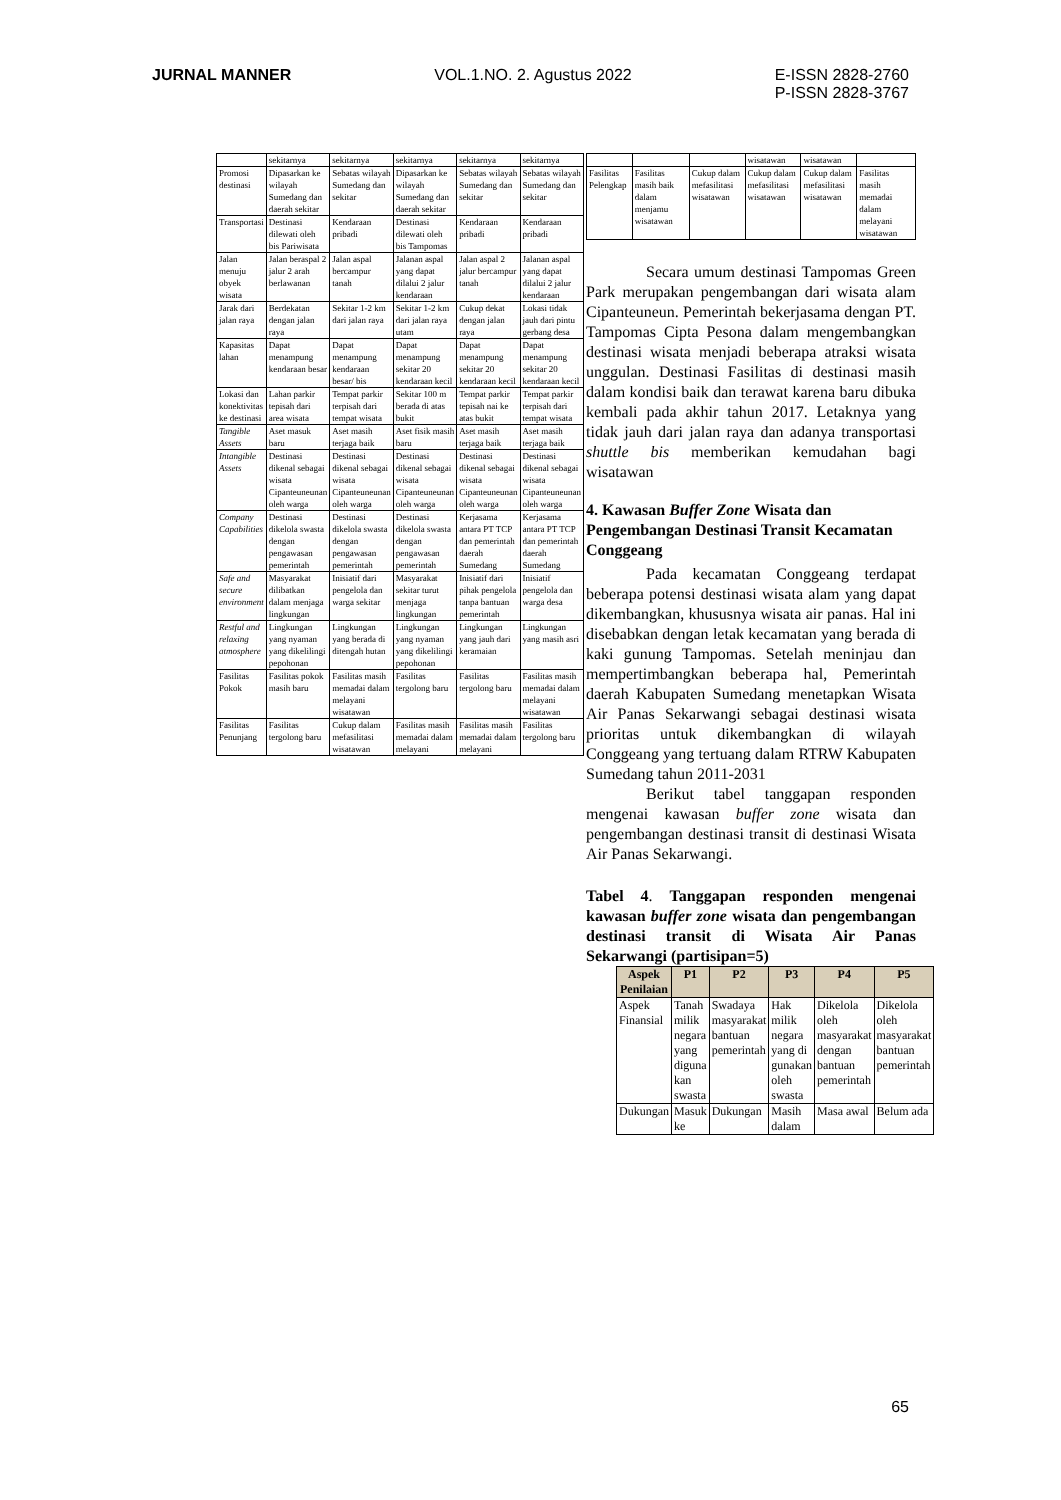JURNAL MANNER VOL.1.NO. 2. Agustus 2022 E-ISSN 2828-2760
P-ISSN 2828-3767
| | sekitarnya | sekitarnya | sekitarnya | sekitarnya | sekitarnya |
| Promosi destinasi | Dipasarkan ke wilayah Sumedang dan daerah sekitar | Sebatas wilayah Sumedang dan sekitar | Dipasarkan ke wilayah Sumedang dan daerah sekitar | Sebatas wilayah Sumedang dan sekitar | Sebatas wilayah Sumedang dan sekitar |
| Transportasi | Destinasi dilewati oleh bis Pariwisata | Kendaraan pribadi | Destinasi dilewati oleh bis Tampomas | Kendaraan pribadi | Kendaraan pribadi |
| Jalan menuju obyek wisata | Jalan beraspal 2 jalur 2 arah berlawanan | Jalan aspal bercampur tanah | Jalanan aspal yang dapat dilalui 2 jalur kendaraan | Jalan aspal 2 jalur bercampur tanah | Jalanan aspal yang dapat dilalui 2 jalur kendaraan |
| Jarak dari jalan raya | Berdekatan dengan jalan raya | Sekitar 1-2 km dari jalan raya | Sekitar 1-2 km dari jalan raya utam | Cukup dekat dengan jalan raya | Lokasi tidak jauh dari pintu gerbang desa |
| Kapasitas lahan | Dapat menampung kendaraan besar | Dapat menampung kendaraan besar/ bis | Dapat menampung sekitar 20 kendaraan kecil | Dapat menampung sekitar 20 kendaraan kecil | Dapat menampung sekitar 20 kendaraan kecil |
| Lokasi dan konektivitas ke destinasi | Lahan parkir tepisah dari area wisata | Tempat parkir terpisah dari tempat wisata | Sekitar 100 m berada di atas bukit | Tempat parkir tepisah nai ke atas bukit | Tempat parkir terpisah dari tempat wisata |
| Tangible Assets | Aset masuk baru | Aset masih terjaga baik | Aset fisik masih baru | Aset masih terjaga baik | Aset masih terjaga baik |
| Intangible Assets | Destinasi dikenal sebagai wisata Cipanteuneunan oleh warga | Destinasi dikenal sebagai wisata Cipanteuneunan oleh warga | Destinasi dikenal sebagai wisata Cipanteuneunan oleh warga | Destinasi dikenal sebagai wisata Cipanteuneunan oleh warga | Destinasi dikenal sebagai wisata Cipanteuneunan oleh warga |
| Company Capabilities | Destinasi dikelola swasta dengan pengawasan pemerintah | Destinasi dikelola swasta dengan pengawasan pemerintah | Destinasi dikelola swasta dengan pengawasan pemerintah | Kerjasama antara PT TCP dan pemerintah daerah Sumedang | Kerjasama antara PT TCP dan pemerintah daerah Sumedang |
| Safe and secure environment | Masyarakat dilibatkan dalam menjaga lingkungan | Inisiatif dari pengelola dan warga sekitar | Masyarakat sekitar turut menjaga lingkungan | Inisiatif dari pihak pengelola tanpa bantuan pemerintah | Inisiatif pengelola dan warga desa |
| Restful and relaxing atmosphere | Lingkungan yang nyaman yang dikelilingi pepohonan | Lingkungan yang berada di ditengah hutan | Lingkungan yang nyaman yang dikelilingi pepohonan | Lingkungan yang jauh dari keramaian | Lingkungan yang masih asri |
| Fasilitas Pokok | Fasilitas pokok masih baru | Fasilitas masih memadai dalam melayani wisatawan | Fasilitas tergolong baru | Fasilitas tergolong baru | Fasilitas masih memadai dalam melayani wisatawan |
| Fasilitas Penunjang | Fasilitas tergolong baru | Cukup dalam mefasilitasi wisatawan | Fasilitas masih memadai dalam melayani | Fasilitas masih memadai dalam melayani | Fasilitas tergolong baru |
| | | | wisatawan | wisatawan | |
| Fasilitas Pelengkap | Fasilitas masih baik dalam menjamu wisatawan | Cukup dalam mefasilitasi wisatawan | Cukup dalam mefasilitasi wisatawan | Cukup dalam mefasilitasi wisatawan | Fasilitas masih memadai dalam melayani wisatawan |
Secara umum destinasi Tampomas Green Park merupakan pengembangan dari wisata alam Cipanteuneun. Pemerintah bekerjasama dengan PT. Tampomas Cipta Pesona dalam mengembangkan destinasi wisata menjadi beberapa atraksi wisata unggulan. Destinasi Fasilitas di destinasi masih dalam kondisi baik dan terawat karena baru dibuka kembali pada akhir tahun 2017. Letaknya yang tidak jauh dari jalan raya dan adanya transportasi shuttle bis memberikan kemudahan bagi wisatawan
4. Kawasan Buffer Zone Wisata dan Pengembangan Destinasi Transit Kecamatan Conggeang
Pada kecamatan Conggeang terdapat beberapa potensi destinasi wisata alam yang dapat dikembangkan, khususnya wisata air panas. Hal ini disebabkan dengan letak kecamatan yang berada di kaki gunung Tampomas. Setelah meninjau dan mempertimbangkan beberapa hal, Pemerintah daerah Kabupaten Sumedang menetapkan Wisata Air Panas Sekarwangi sebagai destinasi wisata prioritas untuk dikembangkan di wilayah Conggeang yang tertuang dalam RTRW Kabupaten Sumedang tahun 2011-2031
Berikut tabel tanggapan responden mengenai kawasan buffer zone wisata dan pengembangan destinasi transit di destinasi Wisata Air Panas Sekarwangi.
Tabel 4. Tanggapan responden mengenai kawasan buffer zone wisata dan pengembangan destinasi transit di Wisata Air Panas Sekarwangi (partisipan=5)
| Aspek Penilaian | P1 | P2 | P3 | P4 | P5 |
| --- | --- | --- | --- | --- | --- |
| Aspek Finansial | Tanah milik negara yang diguna kan swasta | Swadaya masyarakat bantuan pemerintah | Hak milik negara yang di gunakan oleh swasta | Dikelola oleh masyarakat dengan bantuan pemerintah | Dikelola oleh masyarakat bantuan pemerintah |
| Dukungan | Masuk ke | Dukungan | Masih dalam | Masa awal | Belum ada |
65